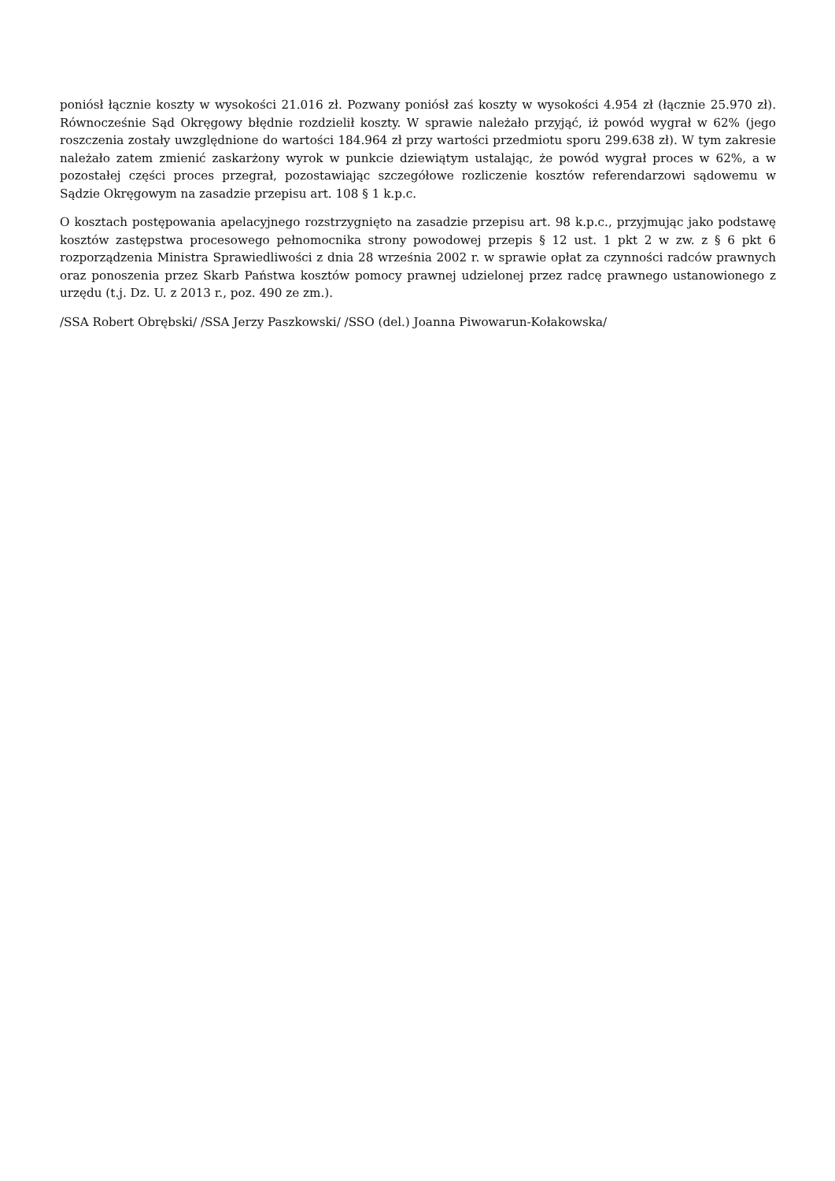poniósł łącznie koszty w wysokości 21.016 zł. Pozwany poniósł zaś koszty w wysokości 4.954 zł (łącznie 25.970 zł). Równocześnie Sąd Okręgowy błędnie rozdzielił koszty. W sprawie należało przyjąć, iż powód wygrał w 62% (jego roszczenia zostały uwzględnione do wartości 184.964 zł przy wartości przedmiotu sporu 299.638 zł). W tym zakresie należało zatem zmienić zaskarżony wyrok w punkcie dziewiątym ustalając, że powód wygrał proces w 62%, a w pozostałej części proces przegrał, pozostawiając szczegółowe rozliczenie kosztów referendarzowi sądowemu w Sądzie Okręgowym na zasadzie przepisu art. 108 § 1 k.p.c.
O kosztach postępowania apelacyjnego rozstrzygnięto na zasadzie przepisu art. 98 k.p.c., przyjmując jako podstawę kosztów zastępstwa procesowego pełnomocnika strony powodowej przepis § 12 ust. 1 pkt 2 w zw. z § 6 pkt 6 rozporządzenia Ministra Sprawiedliwości z dnia 28 września 2002 r. w sprawie opłat za czynności radców prawnych oraz ponoszenia przez Skarb Państwa kosztów pomocy prawnej udzielonej przez radcę prawnego ustanowionego z urzędu (t.j. Dz. U. z 2013 r., poz. 490 ze zm.).
/SSA Robert Obrębski/ /SSA Jerzy Paszkowski/ /SSO (del.) Joanna Piwowarun-Kołakowska/